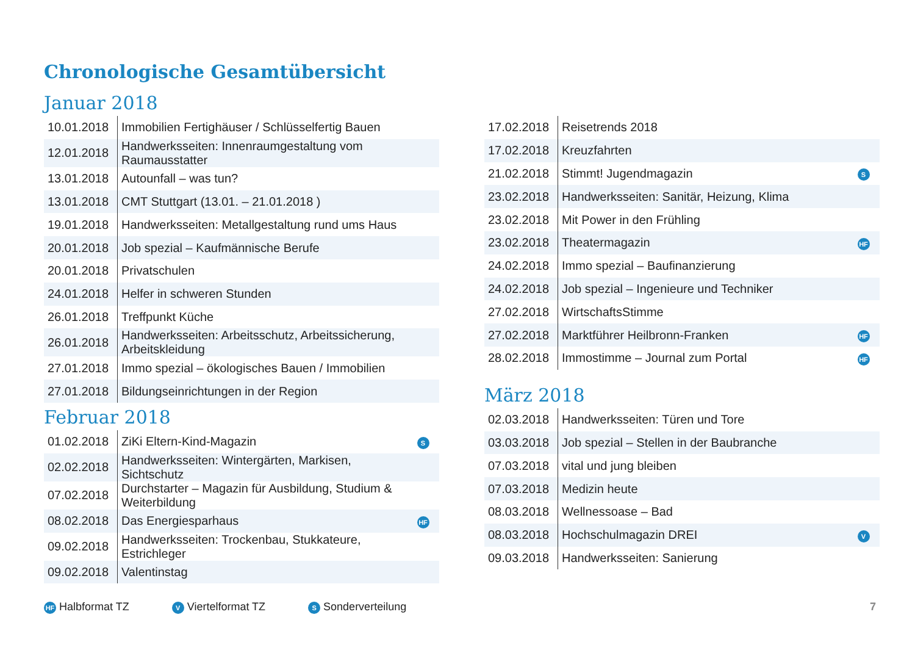Chronologische Gesamtübersicht
Januar 2018
| 10.01.2018 | Immobilien Fertighäuser / Schlüsselfertig Bauen | |
| 12.01.2018 | Handwerksseiten: Innenraumgestaltung vom Raumausstatter | |
| 13.01.2018 | Autounfall – was tun? | |
| 13.01.2018 | CMT Stuttgart (13.01. – 21.01.2018 ) | |
| 19.01.2018 | Handwerksseiten: Metallgestaltung rund ums Haus | |
| 20.01.2018 | Job spezial – Kaufmännische Berufe | |
| 20.01.2018 | Privatschulen | |
| 24.01.2018 | Helfer in schweren Stunden | |
| 26.01.2018 | Treffpunkt Küche | |
| 26.01.2018 | Handwerksseiten: Arbeitsschutz, Arbeitssicherung, Arbeitskleidung | |
| 27.01.2018 | Immo spezial – ökologisches Bauen / Immobilien | |
| 27.01.2018 | Bildungseinrichtungen in der Region | |
Februar 2018
| 01.02.2018 | ZiKi Eltern-Kind-Magazin | S |
| 02.02.2018 | Handwerksseiten: Wintergärten, Markisen, Sichtschutz | |
| 07.02.2018 | Durchstarter – Magazin für Ausbildung, Studium & Weiterbildung | |
| 08.02.2018 | Das Energiesparhaus | HF |
| 09.02.2018 | Handwerksseiten: Trockenbau, Stukkateure, Estrichleger | |
| 09.02.2018 | Valentinstag | |
| 17.02.2018 | Reisetrends 2018 | |
| 17.02.2018 | Kreuzfahrten | |
| 21.02.2018 | Stimmt! Jugendmagazin | S |
| 23.02.2018 | Handwerksseiten: Sanitär, Heizung, Klima | |
| 23.02.2018 | Mit Power in den Frühling | |
| 23.02.2018 | Theatermagazin | HF |
| 24.02.2018 | Immo spezial – Baufinanzierung | |
| 24.02.2018 | Job spezial – Ingenieure und Techniker | |
| 27.02.2018 | WirtschaftsStimme | |
| 27.02.2018 | Marktführer Heilbronn-Franken | HF |
| 28.02.2018 | Immostimme – Journal zum Portal | HF |
März 2018
| 02.03.2018 | Handwerksseiten: Türen und Tore | |
| 03.03.2018 | Job spezial – Stellen in der Baubranche | |
| 07.03.2018 | vital und jung bleiben | |
| 07.03.2018 | Medizin heute | |
| 08.03.2018 | Wellnessoase – Bad | |
| 08.03.2018 | Hochschulmagazin DREI | V |
| 09.03.2018 | Handwerksseiten: Sanierung | |
HF Halbformat TZ V Viertelformat TZ S Sonderverteilung 7